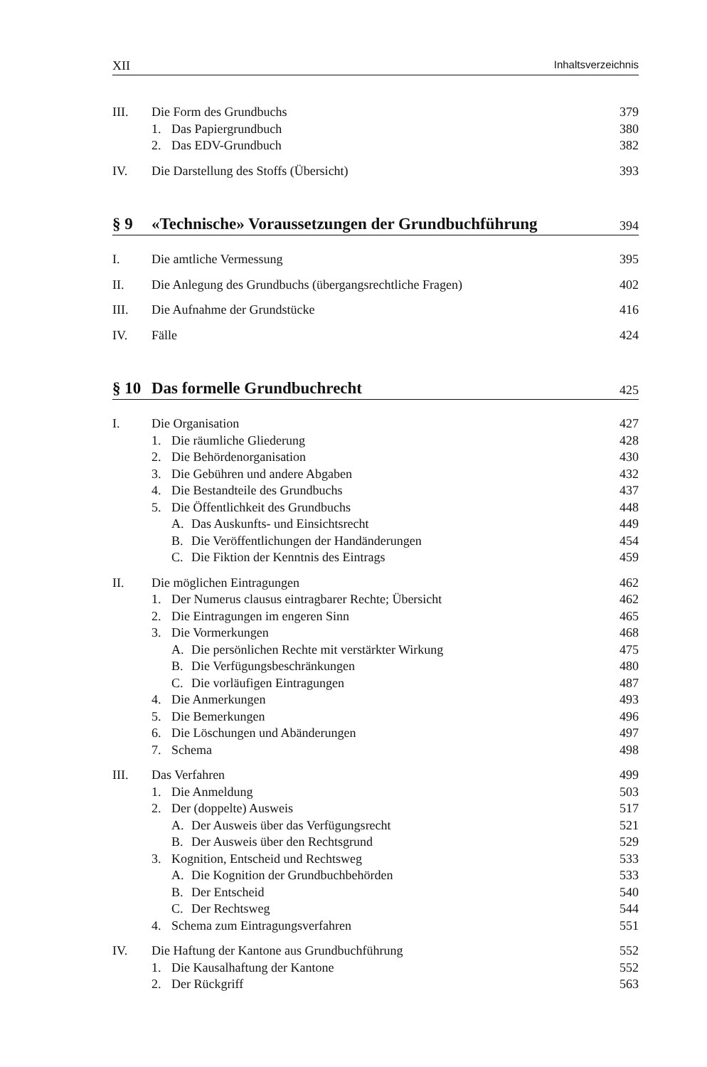XII Inhaltsverzeichnis
III. Die Form des Grundbuchs 379
1. Das Papiergrundbuch 380
2. Das EDV-Grundbuch 382
IV. Die Darstellung des Stoffs (Übersicht) 393
§ 9 «Technische» Voraussetzungen der Grundbuchführung 394
I. Die amtliche Vermessung 395
II. Die Anlegung des Grundbuchs (übergangsrechtliche Fragen) 402
III. Die Aufnahme der Grundstücke 416
IV. Fälle 424
§ 10 Das formelle Grundbuchrecht 425
I. Die Organisation 427
1. Die räumliche Gliederung 428
2. Die Behördenorganisation 430
3. Die Gebühren und andere Abgaben 432
4. Die Bestandteile des Grundbuchs 437
5. Die Öffentlichkeit des Grundbuchs 448
A. Das Auskunfts- und Einsichtsrecht 449
B. Die Veröffentlichungen der Handänderungen 454
C. Die Fiktion der Kenntnis des Eintrags 459
II. Die möglichen Eintragungen 462
1. Der Numerus clausus eintragbarer Rechte; Übersicht 462
2. Die Eintragungen im engeren Sinn 465
3. Die Vormerkungen 468
A. Die persönlichen Rechte mit verstärkter Wirkung 475
B. Die Verfügungsbeschränkungen 480
C. Die vorläufigen Eintragungen 487
4. Die Anmerkungen 493
5. Die Bemerkungen 496
6. Die Löschungen und Abänderungen 497
7. Schema 498
III. Das Verfahren 499
1. Die Anmeldung 503
2. Der (doppelte) Ausweis 517
A. Der Ausweis über das Verfügungsrecht 521
B. Der Ausweis über den Rechtsgrund 529
3. Kognition, Entscheid und Rechtsweg 533
A. Die Kognition der Grundbuchbehörden 533
B. Der Entscheid 540
C. Der Rechtsweg 544
4. Schema zum Eintragungsverfahren 551
IV. Die Haftung der Kantone aus Grundbuchführung 552
1. Die Kausalhaftung der Kantone 552
2. Der Rückgriff 563